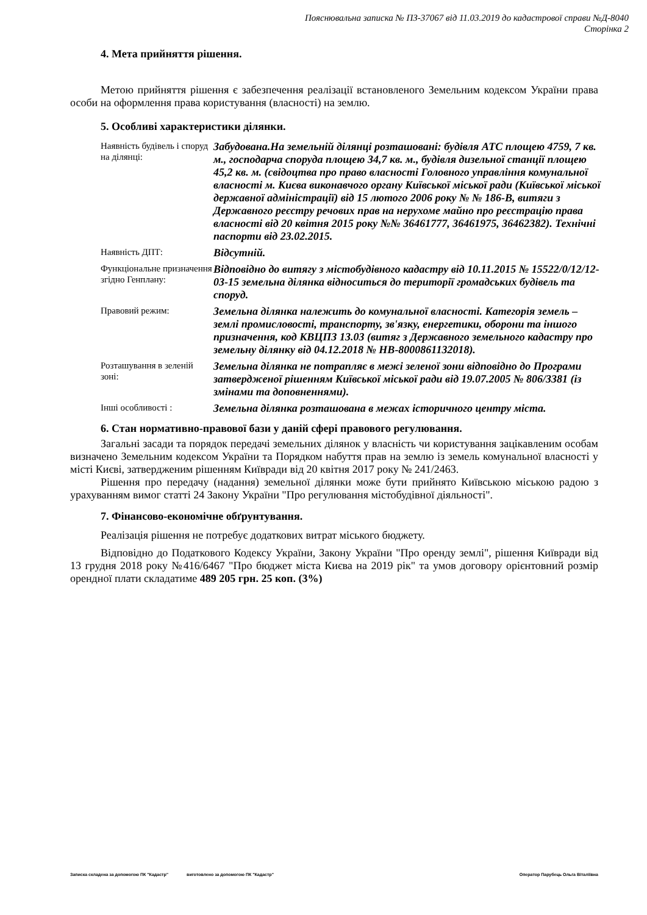Пояснювальна записка № ПЗ-37067 від 11.03.2019 до кадастрової справи №Д-8040
Сторінка 2
4. Мета прийняття рішення.
Метою прийняття рішення є забезпечення реалізації встановленого Земельним кодексом України права особи на оформлення права користування (власності) на землю.
5. Особливі характеристики ділянки.
| Наявність будівель і споруд на ділянці: | Забудована.На земельній ділянці розташовані: будівля АТС площею 4759, 7 кв. м., господарча споруда площею 34,7 кв. м., будівля дизельної станції площею 45,2 кв. м. (свідоцтва про право власності Головного управління комунальної власності м. Києва виконавчого органу Київської міської ради (Київської міської державної адміністрації) від 15 лютого 2006 року № № 186-В, витяги з Державного реєстру речових прав на нерухоме майно про реєстрацію права власності від 20 квітня 2015 року №№ 36461777, 36461975, 36462382). Технічні паспорти від 23.02.2015. |
| Наявність ДПТ: | Відсутній. |
| Функціональне призначення згідно Генплану: | Відповідно до витягу з містобудівного кадастру від 10.11.2015 № 15522/0/12/12-03-15 земельна ділянка відноситься до території громадських будівель та споруд. |
| Правовий режим: | Земельна ділянка належить до комунальної власності. Категорія земель – землі промисловості, транспорту, зв'язку, енергетики, оборони та іншого призначення, код КВЦПЗ 13.03 (витяг з Державного земельного кадастру про земельну ділянку від 04.12.2018 № НВ-8000861132018). |
| Розташування в зеленій зоні: | Земельна ділянка не потрапляє в межі зеленої зони відповідно до Програми затвердженої рішенням Київської міської ради від 19.07.2005 № 806/3381 (із змінами та доповненнями). |
| Інші особливості : | Земельна ділянка розташована в межах історичного центру міста. |
6. Стан нормативно-правової бази у даній сфері правового регулювання.
Загальні засади та порядок передачі земельних ділянок у власність чи користування зацікавленим особам визначено Земельним кодексом України та Порядком набуття прав на землю із земель комунальної власності у місті Києві, затвердженим рішенням Київради від 20 квітня 2017 року № 241/2463.
Рішення про передачу (надання) земельної ділянки може бути прийнято Київською міською радою з урахуванням вимог статті 24 Закону України "Про регулювання містобудівної діяльності".
7. Фінансово-економічне обґрунтування.
Реалізація рішення не потребує додаткових витрат міського бюджету.
Відповідно до Податкового Кодексу України, Закону України "Про оренду землі", рішення Київради від 13 грудня 2018 року №416/6467 "Про бюджет міста Києва на 2019 рік" та умов договору орієнтовний розмір орендної плати складатиме 489 205 грн. 25 коп. (3%)
Записка складена за допомогою ПК "Кадастр" виготовлено за допомогою ПК "Кадастр" Оператор Парубець Ольга Віталіївна